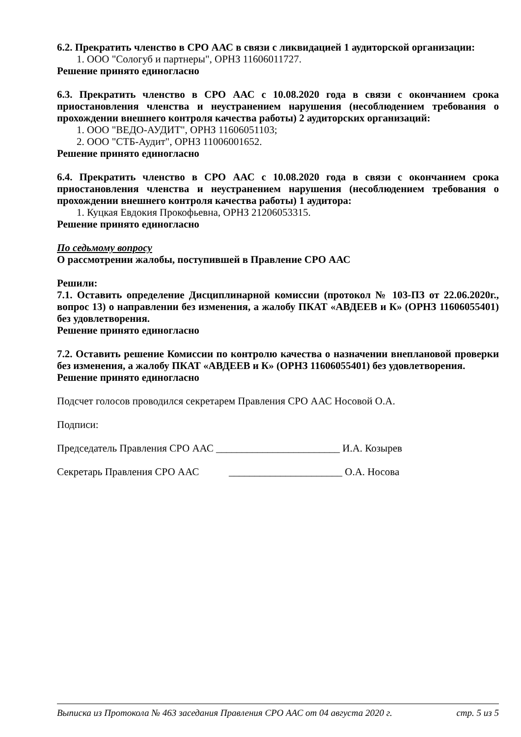6.2. Прекратить членство в СРО ААС в связи с ликвидацией 1 аудиторской организации:
1. ООО "Сологуб и партнеры", ОРНЗ 11606011727.
Решение принято единогласно
6.3. Прекратить членство в СРО ААС с 10.08.2020 года в связи с окончанием срока приостановления членства и неустранением нарушения (несоблюдением требования о прохождении внешнего контроля качества работы) 2 аудиторских организаций:
1. ООО "ВЕДО-АУДИТ", ОРНЗ 11606051103;
2. ООО "СТБ-Аудит", ОРНЗ 11006001652.
Решение принято единогласно
6.4. Прекратить членство в СРО ААС с 10.08.2020 года в связи с окончанием срока приостановления членства и неустранением нарушения (несоблюдением требования о прохождении внешнего контроля качества работы) 1 аудитора:
1. Куцкая Евдокия Прокофьевна, ОРНЗ 21206053315.
Решение принято единогласно
По седьмому вопросу
О рассмотрении жалобы, поступившей в Правление СРО ААС
Решили:
7.1. Оставить определение Дисциплинарной комиссии (протокол № 103-ПЗ от 22.06.2020г., вопрос 13) о направлении без изменения, а жалобу ПКАТ «АВДЕЕВ и К» (ОРНЗ 11606055401) без удовлетворения.
Решение принято единогласно
7.2. Оставить решение Комиссии по контролю качества о назначении внеплановой проверки без изменения, а жалобу ПКАТ «АВДЕЕВ и К» (ОРНЗ 11606055401) без удовлетворения.
Решение принято единогласно
Подсчет голосов проводился секретарем Правления СРО ААС Носовой О.А.
Подписи:
Председатель Правления СРО ААС ________________________ И.А. Козырев
Секретарь Правления СРО ААС ______________________ О.А. Носова
Выписка из Протокола № 463 заседания Правления СРО ААС от 04 августа 2020 г. стр. 5 из 5